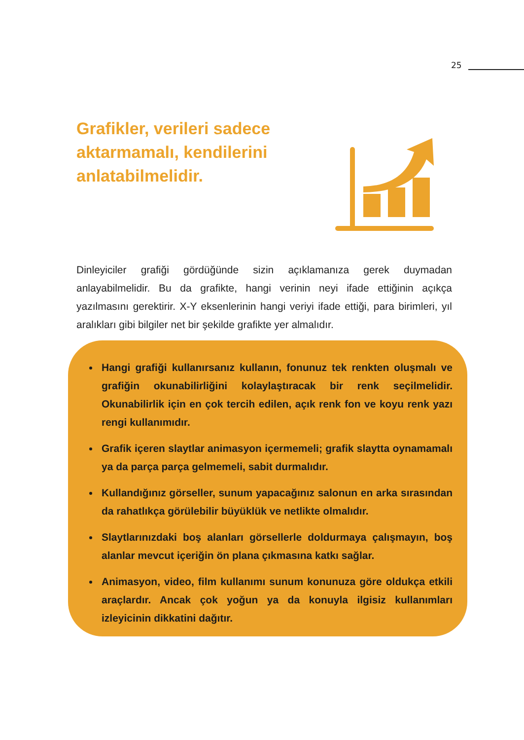25
Grafikler, verileri sadece aktarmamalı, kendilerini anlatabilmelidir.
Dinleyiciler grafiği gördüğünde sizin açıklamanıza gerek duymadan anlayabilmelidir. Bu da grafikte, hangi verinin neyi ifade ettiğinin açıkça yazılmasını gerektirir. X-Y eksenlerinin hangi veriyi ifade ettiği, para birimleri, yıl aralıkları gibi bilgiler net bir şekilde grafikte yer almalıdır.
Hangi grafiği kullanırsanız kullanın, fonunuz tek renkten oluşmalı ve grafiğin okunabilirliğini kolaylaştıracak bir renk seçilmelidir. Okunabilirlik için en çok tercih edilen, açık renk fon ve koyu renk yazı rengi kullanımıdır.
Grafik içeren slaytlar animasyon içermemeli; grafik slaytta oynamamalı ya da parça parça gelmemeli, sabit durmalıdır.
Kullandığınız görseller, sunum yapacağınız salonun en arka sırasından da rahatlıkça görülebilir büyüklük ve netlikte olmalıdır.
Slaytlarınızdaki boş alanları görsellerle doldurmaya çalışmayın, boş alanlar mevcut içeriğin ön plana çıkmasına katkı sağlar.
Animasyon, video, film kullanımı sunum konunuza göre oldukça etkili araçlardır. Ancak çok yoğun ya da konuyla ilgisiz kullanımları izleyicinin dikkatini dağıtır.